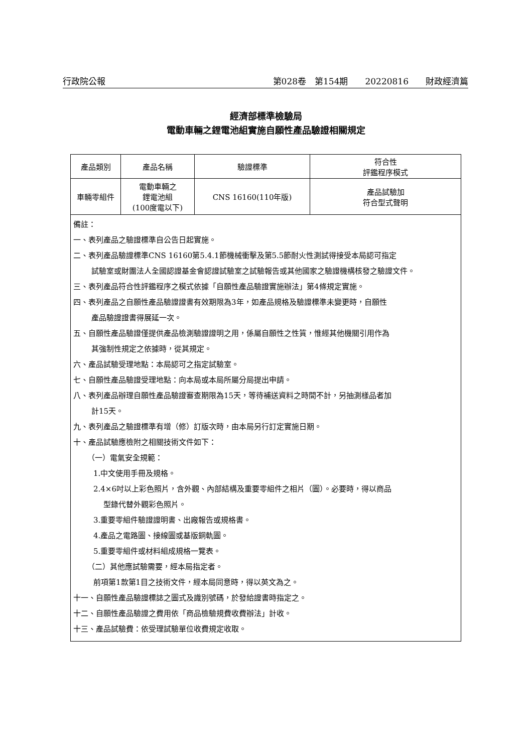行政院公報 第028卷　第154期　　20220816　　財政經濟篇
經濟部標準檢驗局
電動車輛之鋰電池組實施自願性產品驗證相關規定
| 產品類別 | 產品名稱 | 驗證標準 | 符合性 評鑑程序模式 |
| --- | --- | --- | --- |
| 車輛零組件 | 電動車輛之 鋰電池組 (100度電以下) | CNS 16160(110年版) | 產品試驗加 符合型式聲明 |
| 備註： 一、表列產品之驗證標準自公告日起實施。 二、表列產品驗證標準CNS 16160第5.4.1節機械衝擊及第5.5節耐火性測試得接受本局認可指定 試驗室或財團法人全國認證基金會認證試驗室之試驗報告或其他國家之驗證機構核發之驗證文件。 三、表列產品符合性評鑑程序之模式依據「自願性產品驗證實施辦法」第4條規定實施。 四、表列產品之自願性產品驗證證書有效期限為3年，如產品規格及驗證標準未變更時，自願性 產品驗證證書得展延一次。 五、自願性產品驗證僅提供產品檢測驗證證明之用，係屬自願性之性質，惟經其他機關引用作為 其強制性規定之依據時，從其規定。 六、產品試驗受理地點：本局認可之指定試驗室。 七、自願性產品驗證受理地點：向本局或本局所屬分局提出申請。 八、表列產品辦理自願性產品驗證審查期限為15天，等待補送資料之時間不計，另抽測樣品者加 計15天。 九、表列產品之驗證標準有增（修）訂版次時，由本局另行訂定實施日期。 十、產品試驗應檢附之相關技術文件如下： （一）電氣安全規範： 1.中文使用手冊及規格。 2.4×6吋以上彩色照片，含外觀、內部結構及重要零組件之相片（圖）。必要時，得以商品 型錄代替外觀彩色照片。 3.重要零組件驗證證明書、出廠報告或規格書。 4.產品之電路圖、接線圖或基版銅軌圖。 5.重要零組件或材料組成規格一覽表。 （二）其他應試驗需要，經本局指定者。 前項第1款第1目之技術文件，經本局同意時，得以英文為之。 十一、自願性產品驗證標誌之圖式及識別號碼，於發給證書時指定之。 十二、自願性產品驗證之費用依「商品檢驗規費收費辦法」計收。 十三、產品試驗費：依受理試驗單位收費規定收取。 | | | |